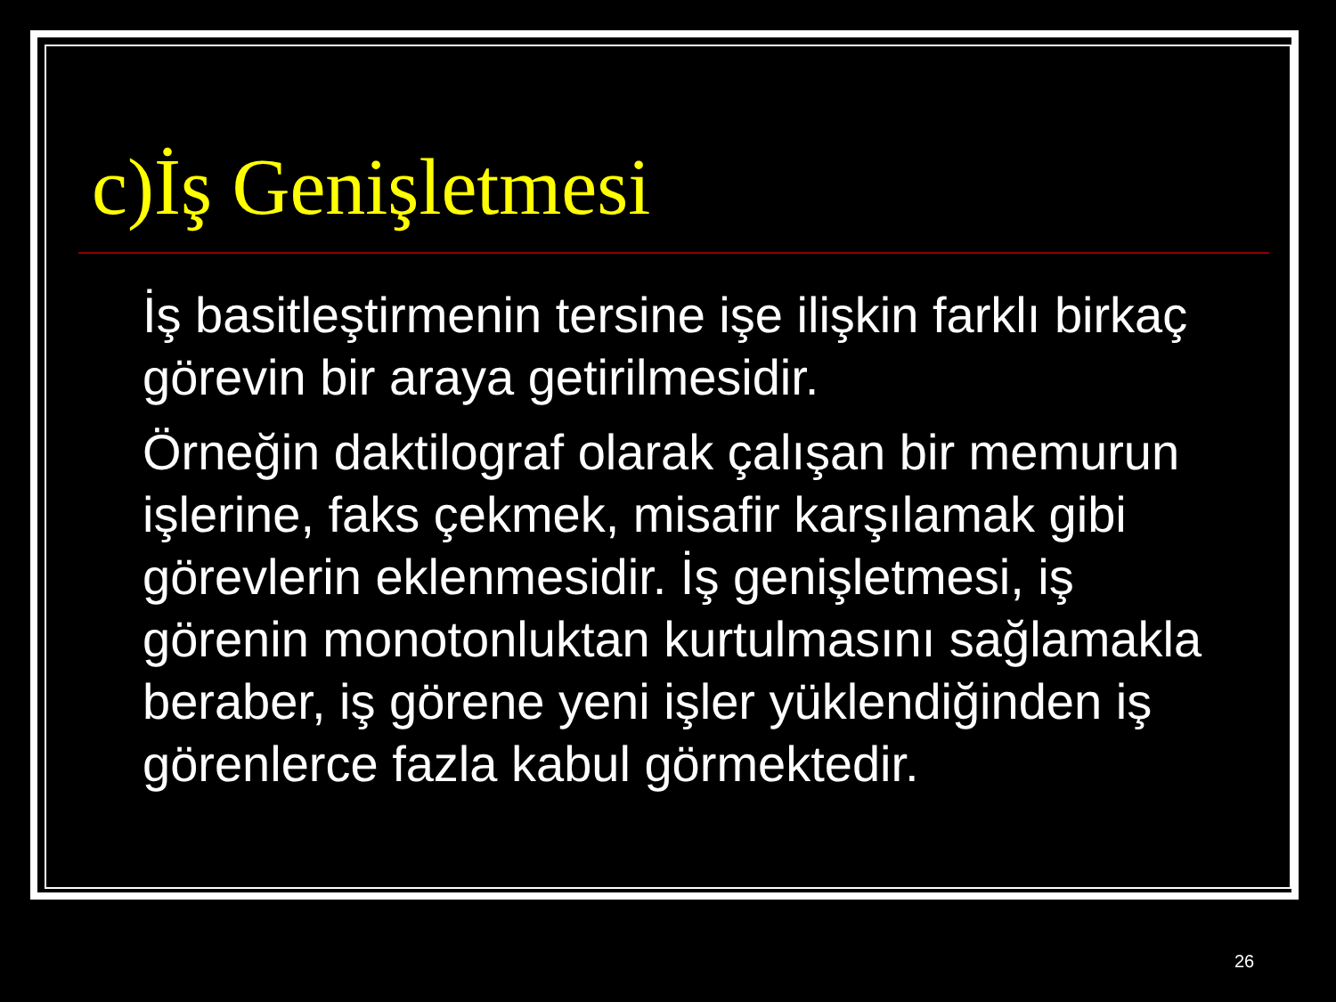c)İş Genişletmesi
İş basitleştirmenin tersine işe ilişkin farklı birkaç görevin bir araya getirilmesidir.
Örneğin daktilograf olarak çalışan bir memurun işlerine, faks çekmek, misafir karşılamak gibi görevlerin eklenmesidir. İş genişletmesi, iş görenin monotonluktan kurtulmasını sağlamakla beraber, iş görene yeni işler yüklendiğinden iş görenlerce fazla kabul görmektedir.
26